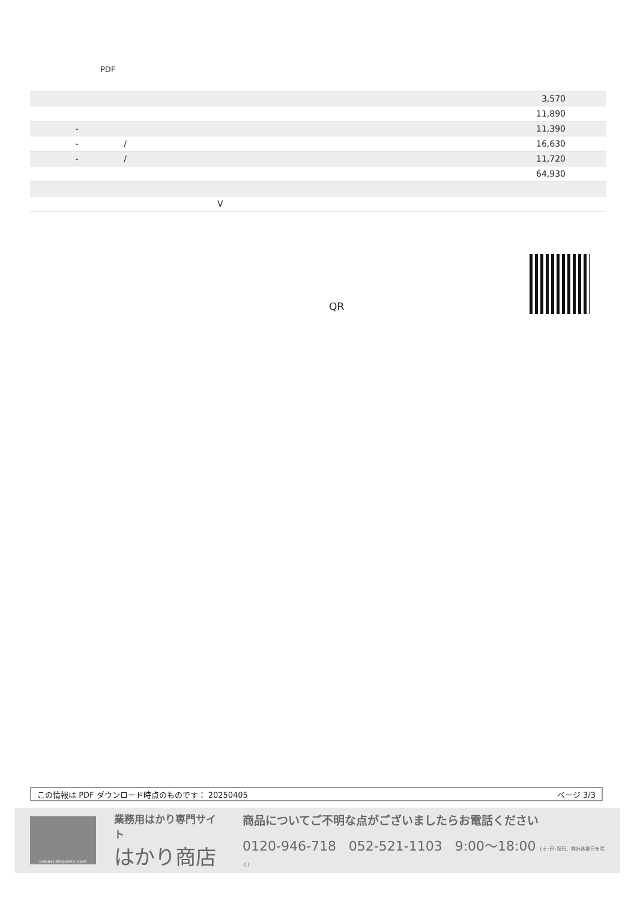PDF
| | 3,570 |
| | 11,890 |
| - | 11,390 |
| - / | 16,630 |
| - / | 11,720 |
| | 64,930 |
| V | |
QR
この情報は PDF ダウンロード時点のものです： 20250405 ページ 3/3
hakari-shouten.com
業務用はかり専門サイト
はかり商店
商品についてご不明な点がございましたらお電話ください
0120-946-718 052-521-1103 9:00〜18:00 (土･日･祝日、弊社休業日を除く)